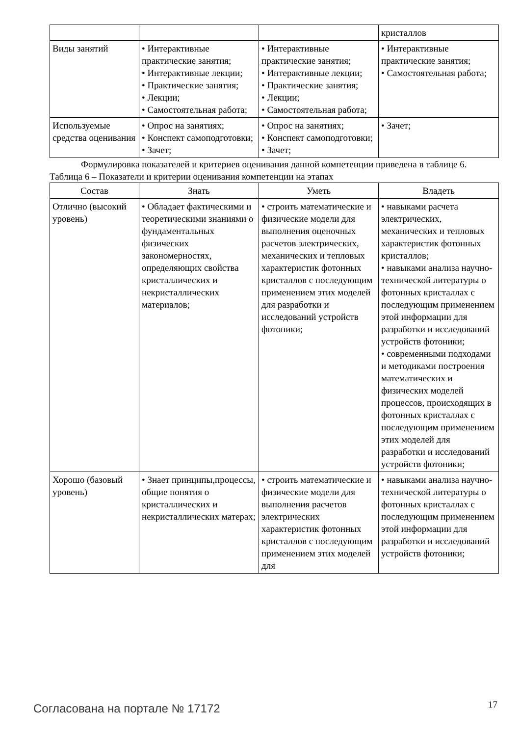| | | | кристаллов |
| Виды занятий | • Интерактивные практические занятия; • Интерактивные лекции; • Практические занятия; • Лекции; • Самостоятельная работа; | • Интерактивные практические занятия; • Интерактивные лекции; • Практические занятия; • Лекции; • Самостоятельная работа; | • Интерактивные практические занятия; • Самостоятельная работа; |
| Используемые средства оценивания | • Опрос на занятиях; • Конспект самоподготовки; • Зачет; | • Опрос на занятиях; • Конспект самоподготовки; • Зачет; | • Зачет; |
Формулировка показателей и критериев оценивания данной компетенции приведена в таблице 6.
Таблица 6 – Показатели и критерии оценивания компетенции на этапах
| Состав | Знать | Уметь | Владеть |
| --- | --- | --- | --- |
| Отлично (высокий уровень) | • Обладает фактическими и теоретическими знаниями о фундаментальных физических закономерностях, определяющих свойства кристаллических и некристаллических материалов; | • строить математические и физические модели для выполнения оценочных расчетов электрических, механических и тепловых характеристик фотонных кристаллов с последующим применением этих моделей для разработки и исследований устройств фотоники; | • навыками расчета электрических, механических и тепловых характеристик фотонных кристаллов; • навыками анализа научно-технической литературы о фотонных кристаллах с последующим применением этой информации для разработки и исследований устройств фотоники; • современными подходами и методиками построения математических и физических моделей процессов, происходящих в фотонных кристаллах с последующим применением этих моделей для разработки и исследований устройств фотоники; |
| Хорошо (базовый уровень) | • Знает принципы,процессы, общие понятия о кристаллических и некристаллических матерах; | • строить математические и физические модели для выполнения расчетов электрических характеристик фотонных кристаллов с последующим применением этих моделей для | • навыками анализа научно-технической литературы о фотонных кристаллах с последующим применением этой информации для разработки и исследований устройств фотоники; |
Согласована на портале № 17172 17